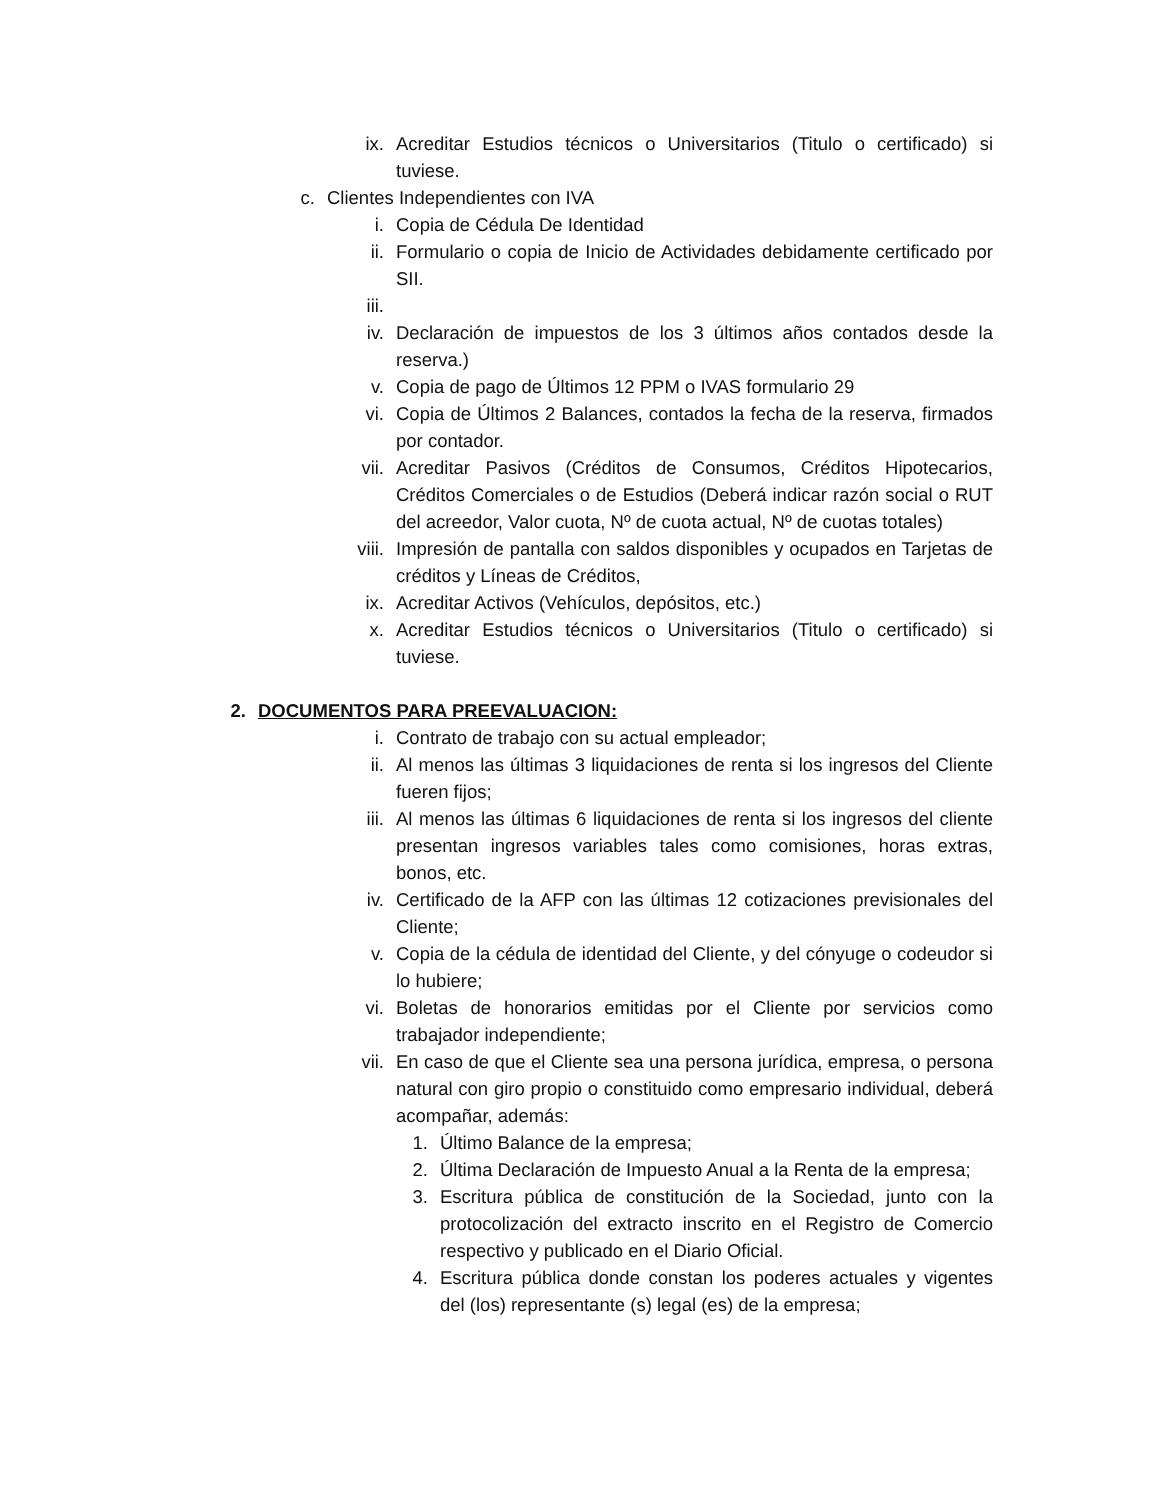ix. Acreditar Estudios técnicos o Universitarios (Titulo o certificado) si tuviese.
c. Clientes Independientes con IVA
i. Copia de Cédula De Identidad
ii. Formulario o copia de Inicio de Actividades debidamente certificado por SII.
iii.
iv. Declaración de impuestos de los 3 últimos años contados desde la reserva.)
v. Copia de pago de Últimos 12 PPM o IVAS formulario 29
vi. Copia de Últimos 2 Balances, contados la fecha de la reserva, firmados por contador.
vii. Acreditar Pasivos (Créditos de Consumos, Créditos Hipotecarios, Créditos Comerciales o de Estudios (Deberá indicar razón social o RUT del acreedor, Valor cuota, Nº de cuota actual, Nº de cuotas totales)
viii. Impresión de pantalla con saldos disponibles y ocupados en Tarjetas de créditos y Líneas de Créditos,
ix. Acreditar Activos (Vehículos, depósitos, etc.)
x. Acreditar Estudios técnicos o Universitarios (Titulo o certificado) si tuviese.
2. DOCUMENTOS PARA PREEVALUACION:
i. Contrato de trabajo con su actual empleador;
ii. Al menos las últimas 3 liquidaciones de renta si los ingresos del Cliente fueren fijos;
iii. Al menos las últimas 6 liquidaciones de renta si los ingresos del cliente presentan ingresos variables tales como comisiones, horas extras, bonos, etc.
iv. Certificado de la AFP con las últimas 12 cotizaciones previsionales del Cliente;
v. Copia de la cédula de identidad del Cliente, y del cónyuge o codeudor si lo hubiere;
vi. Boletas de honorarios emitidas por el Cliente por servicios como trabajador independiente;
vii. En caso de que el Cliente sea una persona jurídica, empresa, o persona natural con giro propio o constituido como empresario individual, deberá acompañar, además:
1. Último Balance de la empresa;
2. Última Declaración de Impuesto Anual a la Renta de la empresa;
3. Escritura pública de constitución de la Sociedad, junto con la protocolización del extracto inscrito en el Registro de Comercio respectivo y publicado en el Diario Oficial.
4. Escritura pública donde constan los poderes actuales y vigentes del (los) representante (s) legal (es) de la empresa;